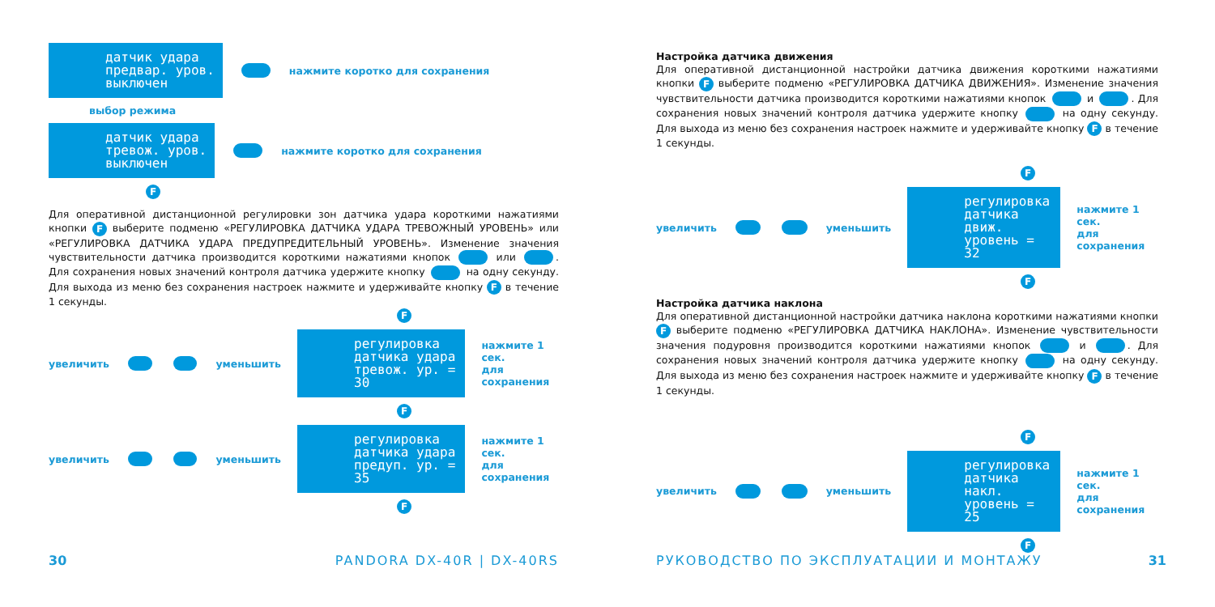датчик удара
предвар. уров.
выключен
нажмите коротко для сохранения
выбор режима
датчик удара
тревож. уров.
выключен
нажмите коротко для сохранения
F
Для оперативной дистанционной регулировки зон датчика удара короткими нажатиями кнопки F выберите подменю «РЕГУЛИРОВКА ДАТЧИКА УДАРА ТРЕВОЖНЫЙ УРОВЕНЬ» или «РЕГУЛИРОВКА ДАТЧИКА УДАРА ПРЕДУПРЕДИТЕЛЬНЫЙ УРОВЕНЬ». Изменение значения чувствительности датчика производится короткими нажатиями кнопок или . Для сохранения новых значений контроля датчика удержите кнопку на одну секунду. Для выхода из меню без сохранения настроек нажмите и удерживайте кнопку F в течение 1 секунды.
F
увеличить уменьшить
регулировка
датчика удара
тревож. ур. = 30
нажмите 1 сек.
для сохранения
F
увеличить уменьшить
регулировка
датчика удара
предуп. ур. = 35
нажмите 1 сек.
для сохранения
F
30 PANDORA DX-40R | DX-40RS
Настройка датчика движения
Для оперативной дистанционной настройки датчика движения короткими нажатиями кнопки F выберите подменю «РЕГУЛИРОВКА ДАТЧИКА ДВИЖЕНИЯ». Изменение значения чувствительности датчика производится короткими нажатиями кнопок и . Для сохранения новых значений контроля датчика удержите кнопку на одну секунду. Для выхода из меню без сохранения настроек нажмите и удерживайте кнопку F в течение 1 секунды.
F
увеличить уменьшить
регулировка
датчика движ.
уровень = 32
нажмите 1 сек.
для сохранения
F
Настройка датчика наклона
Для оперативной дистанционной настройки датчика наклона короткими нажатиями кнопки F выберите подменю «РЕГУЛИРОВКА ДАТЧИКА НАКЛОНА». Изменение чувствительности значения подуровня производится короткими нажатиями кнопок и . Для сохранения новых значений контроля датчика удержите кнопку на одну секунду. Для выхода из меню без сохранения настроек нажмите и удерживайте кнопку F в течение 1 секунды.
F
увеличить уменьшить
регулировка
датчика накл.
уровень = 25
нажмите 1 сек.
для сохранения
F
РУКОВОДСТВО ПО ЭКСПЛУАТАЦИИ И МОНТАЖУ 31